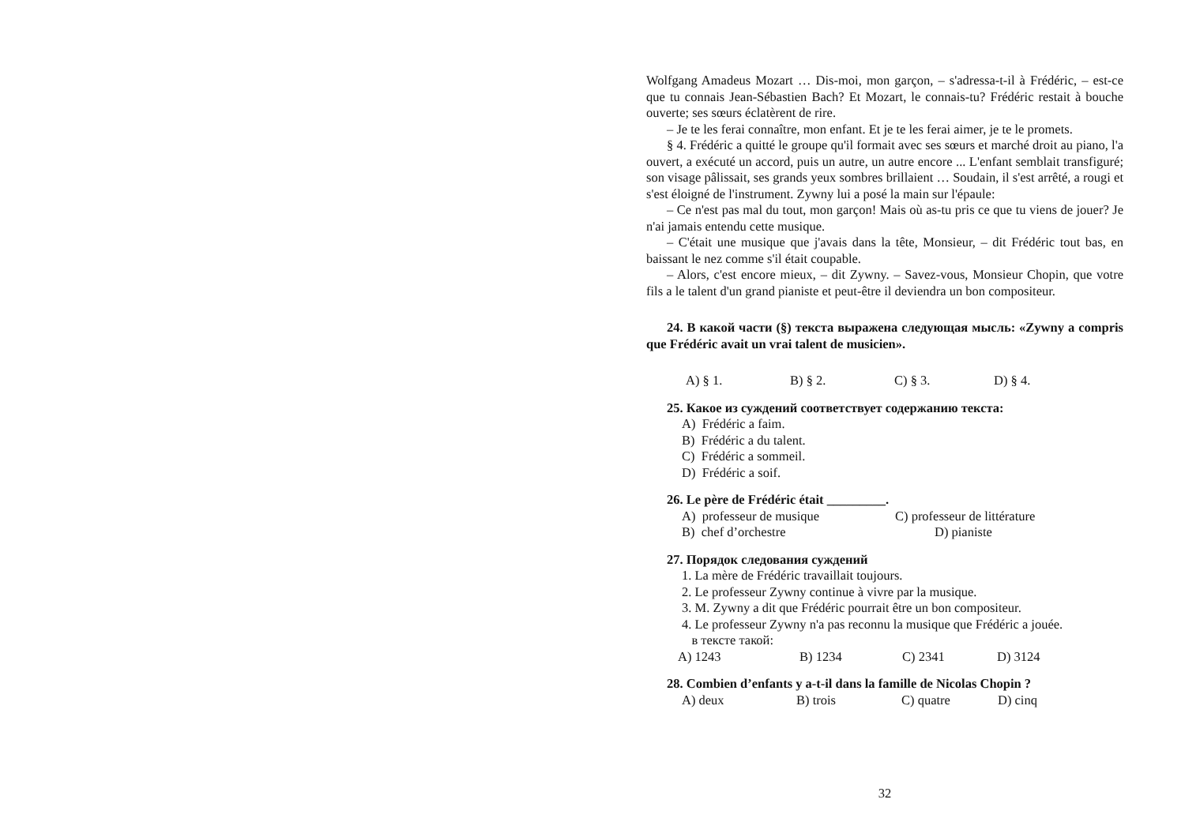Wolfgang Amadeus Mozart … Dis-moi, mon garçon, – s'adressa-t-il à Frédéric, – est-ce que tu connais Jean-Sébastien Bach? Et Mozart, le connais-tu? Frédéric restait à bouche ouverte; ses sœurs éclatèrent de rire.
– Je te les ferai connaître, mon enfant. Et je te les ferai aimer, je te le promets.
§ 4. Frédéric a quitté le groupe qu'il formait avec ses sœurs et marché droit au piano, l'a ouvert, a exécuté un accord, puis un autre, un autre encore ... L'enfant semblait transfiguré; son visage pâlissait, ses grands yeux sombres brillaient … Soudain, il s'est arrêté, a rougi et s'est éloigné de l'instrument. Zywny lui a posé la main sur l'épaule:
– Ce n'est pas mal du tout, mon garçon! Mais où as-tu pris ce que tu viens de jouer? Je n'ai jamais entendu cette musique.
– C'était une musique que j'avais dans la tête, Monsieur, – dit Frédéric tout bas, en baissant le nez comme s'il était coupable.
– Alors, c'est encore mieux, – dit Zywny. – Savez-vous, Monsieur Chopin, que votre fils a le talent d'un grand pianiste et peut-être il deviendra un bon compositeur.
24. В какой части (§) текста выражена следующая мысль: «Zywny a compris que Frédéric avait un vrai talent de musicien».
A) § 1. B) § 2. C) § 3. D) § 4.
25. Какое из суждений соответствует содержанию текста:
A) Frédéric a faim.
B) Frédéric a du talent.
C) Frédéric a sommeil.
D) Frédéric a soif.
26. Le père de Frédéric était _________.
A) professeur de musique C) professeur de littérature
B) chef d’orchestre D) pianiste
27. Порядок следования суждений
1. La mère de Frédéric travaillait toujours.
2. Le professeur Zywny continue à vivre par la musique.
3. M. Zywny a dit que Frédéric pourrait être un bon compositeur.
4. Le professeur Zywny n'a pas reconnu la musique que Frédéric a jouée.
в тексте такой:
A) 1243 B) 1234 C) 2341 D) 3124
28. Combien d’enfants y a-t-il dans la famille de Nicolas Chopin ?
A) deux B) trois C) quatre D) cinq
32